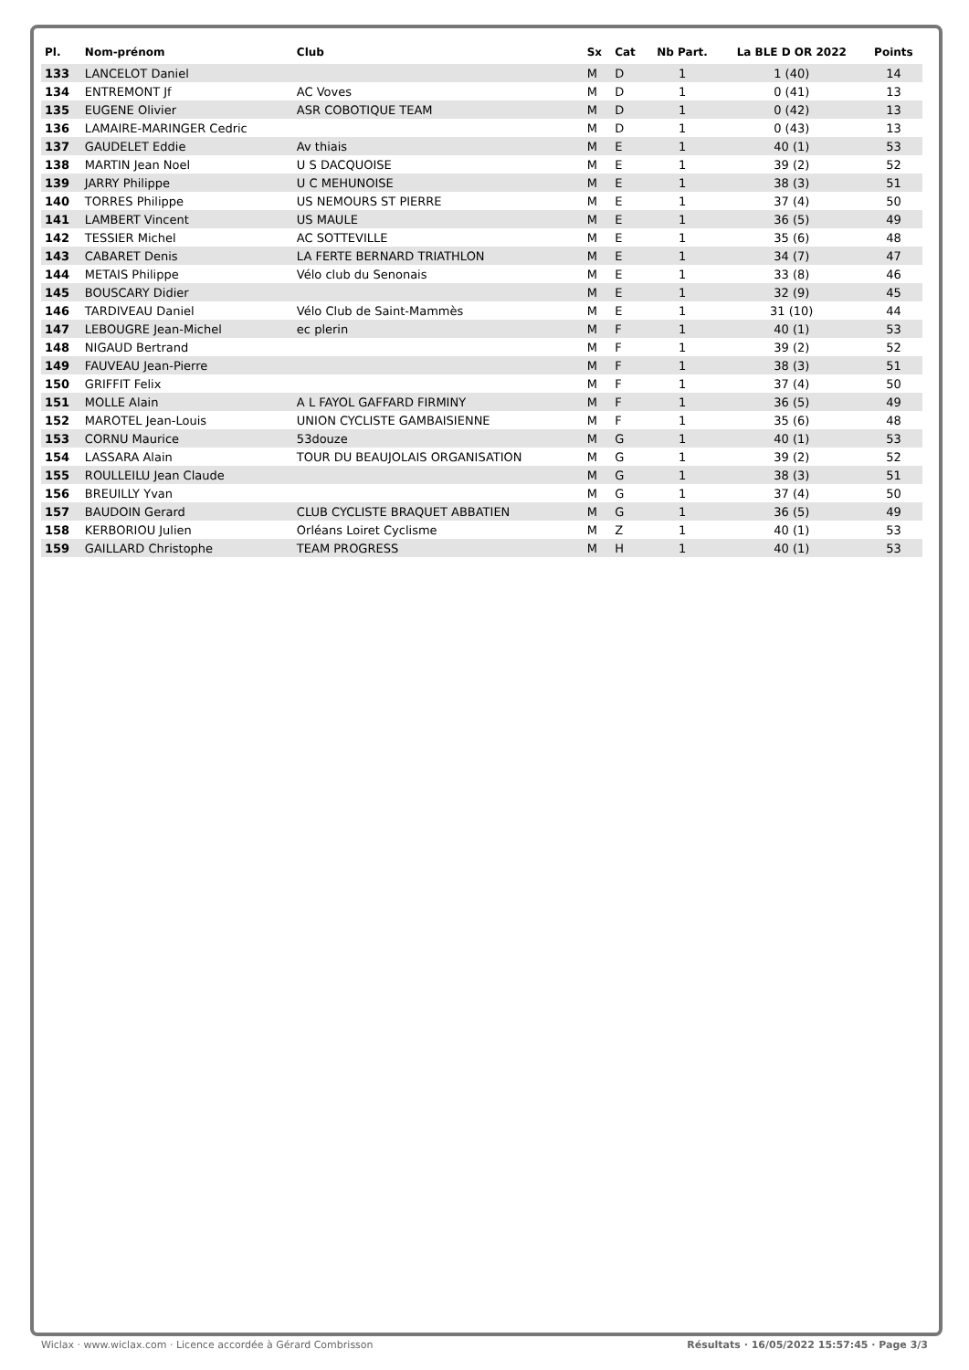| Pl. | Nom-prénom | Club | Sx | Cat | Nb Part. | La BLE D OR 2022 | Points |
| --- | --- | --- | --- | --- | --- | --- | --- |
| 133 | LANCELOT Daniel | | M | D | 1 | 1 (40) | 14 |
| 134 | ENTREMONT Jf | AC Voves | M | D | 1 | 0 (41) | 13 |
| 135 | EUGENE Olivier | ASR COBOTIQUE TEAM | M | D | 1 | 0 (42) | 13 |
| 136 | LAMAIRE-MARINGER Cedric | | M | D | 1 | 0 (43) | 13 |
| 137 | GAUDELET Eddie | Av thiais | M | E | 1 | 40 (1) | 53 |
| 138 | MARTIN Jean Noel | U S DACQUOISE | M | E | 1 | 39 (2) | 52 |
| 139 | JARRY Philippe | U C MEHUNOISE | M | E | 1 | 38 (3) | 51 |
| 140 | TORRES Philippe | US NEMOURS ST PIERRE | M | E | 1 | 37 (4) | 50 |
| 141 | LAMBERT Vincent | US MAULE | M | E | 1 | 36 (5) | 49 |
| 142 | TESSIER Michel | AC SOTTEVILLE | M | E | 1 | 35 (6) | 48 |
| 143 | CABARET Denis | LA FERTE BERNARD TRIATHLON | M | E | 1 | 34 (7) | 47 |
| 144 | METAIS Philippe | Vélo club du Senonais | M | E | 1 | 33 (8) | 46 |
| 145 | BOUSCARY Didier | | M | E | 1 | 32 (9) | 45 |
| 146 | TARDIVEAU Daniel | Vélo Club de Saint-Mammès | M | E | 1 | 31 (10) | 44 |
| 147 | LEBOUGRE Jean-Michel | ec plerin | M | F | 1 | 40 (1) | 53 |
| 148 | NIGAUD Bertrand | | M | F | 1 | 39 (2) | 52 |
| 149 | FAUVEAU Jean-Pierre | | M | F | 1 | 38 (3) | 51 |
| 150 | GRIFFIT Felix | | M | F | 1 | 37 (4) | 50 |
| 151 | MOLLE Alain | A L FAYOL GAFFARD FIRMINY | M | F | 1 | 36 (5) | 49 |
| 152 | MAROTEL Jean-Louis | UNION CYCLISTE GAMBAISIENNE | M | F | 1 | 35 (6) | 48 |
| 153 | CORNU Maurice | 53douze | M | G | 1 | 40 (1) | 53 |
| 154 | LASSARA Alain | TOUR DU BEAUJOLAIS ORGANISATION | M | G | 1 | 39 (2) | 52 |
| 155 | ROULLEILU Jean Claude | | M | G | 1 | 38 (3) | 51 |
| 156 | BREUILLY Yvan | | M | G | 1 | 37 (4) | 50 |
| 157 | BAUDOIN Gerard | CLUB CYCLISTE BRAQUET ABBATIEN | M | G | 1 | 36 (5) | 49 |
| 158 | KERBORIOU Julien | Orléans Loiret Cyclisme | M | Z | 1 | 40 (1) | 53 |
| 159 | GAILLARD Christophe | TEAM PROGRESS | M | H | 1 | 40 (1) | 53 |
Wiclax · www.wiclax.com · Licence accordée à Gérard Combrisson Résultats · 16/05/2022 15:57:45 · Page 3/3